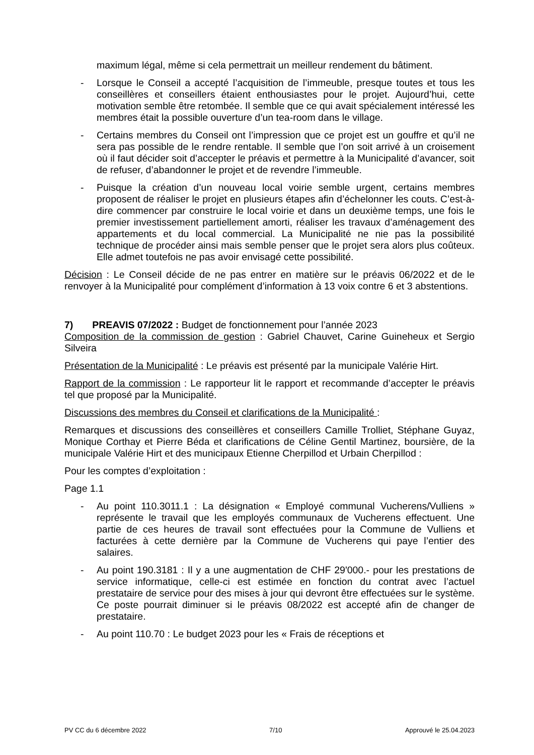maximum légal, même si cela permettrait un meilleur rendement du bâtiment.
- Lorsque le Conseil a accepté l’acquisition de l’immeuble, presque toutes et tous les conseillères et conseillers étaient enthousiastes pour le projet. Aujourd’hui, cette motivation semble être retombée. Il semble que ce qui avait spécialement intéressé les membres était la possible ouverture d’un tea-room dans le village.
- Certains membres du Conseil ont l’impression que ce projet est un gouffre et qu’il ne sera pas possible de le rendre rentable. Il semble que l’on soit arrivé à un croisement où il faut décider soit d’accepter le préavis et permettre à la Municipalité d’avancer, soit de refuser, d’abandonner le projet et de revendre l’immeuble.
- Puisque la création d’un nouveau local voirie semble urgent, certains membres proposent de réaliser le projet en plusieurs étapes afin d’échelonner les couts. C’est-à-dire commencer par construire le local voirie et dans un deuxième temps, une fois le premier investissement partiellement amorti, réaliser les travaux d’aménagement des appartements et du local commercial. La Municipalité ne nie pas la possibilité technique de procéder ainsi mais semble penser que le projet sera alors plus coûteux. Elle admet toutefois ne pas avoir envisagé cette possibilité.
Décision : Le Conseil décide de ne pas entrer en matière sur le préavis 06/2022 et de le renvoyer à la Municipalité pour complément d’information à 13 voix contre 6 et 3 abstentions.
7) PREAVIS 07/2022 : Budget de fonctionnement pour l’année 2023
Composition de la commission de gestion : Gabriel Chauvet, Carine Guineheux et Sergio Silveira
Présentation de la Municipalité : Le préavis est présenté par la municipale Valérie Hirt.
Rapport de la commission : Le rapporteur lit le rapport et recommande d’accepter le préavis tel que proposé par la Municipalité.
Discussions des membres du Conseil et clarifications de la Municipalité :
Remarques et discussions des conseillères et conseillers Camille Trolliet, Stéphane Guyaz, Monique Corthay et Pierre Béda et clarifications de Céline Gentil Martinez, boursière, de la municipale Valérie Hirt et des municipaux Etienne Cherpillod et Urbain Cherpillod :
Pour les comptes d’exploitation :
Page 1.1
- Au point 110.3011.1 : La désignation « Employé communal Vucherens/Vulliens » représente le travail que les employés communaux de Vucherens effectuent. Une partie de ces heures de travail sont effectuées pour la Commune de Vulliens et facturées à cette dernière par la Commune de Vucherens qui paye l’entier des salaires.
- Au point 190.3181 : Il y a une augmentation de CHF 29'000.- pour les prestations de service informatique, celle-ci est estimée en fonction du contrat avec l’actuel prestataire de service pour des mises à jour qui devront être effectuées sur le système. Ce poste pourrait diminuer si le préavis 08/2022 est accepté afin de changer de prestataire.
- Au point 110.70 : Le budget 2023 pour les « Frais de réceptions et
PV CC du 6 décembre 2022 7/10 Approuvé le 25.04.2023